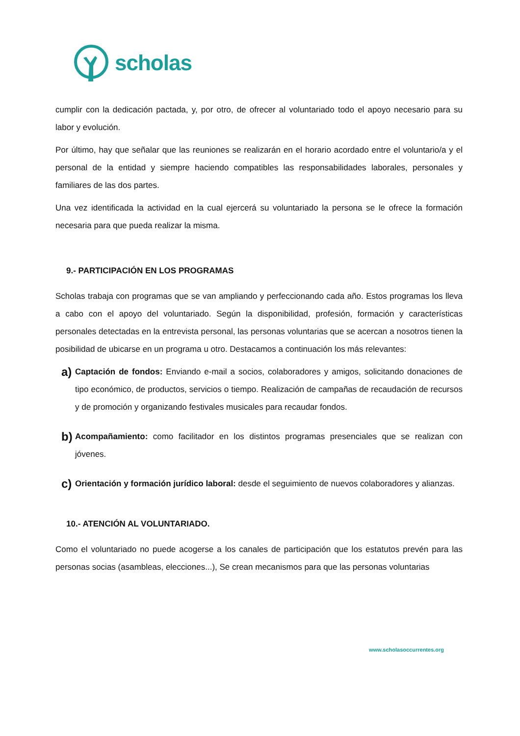scholas
cumplir con la dedicación pactada, y, por otro, de ofrecer al voluntariado todo el apoyo necesario para su labor y evolución.
Por último, hay que señalar que las reuniones se realizarán en el horario acordado entre el voluntario/a y el personal de la entidad y siempre haciendo compatibles las responsabilidades laborales, personales y familiares de las dos partes.
Una vez identificada la actividad en la cual ejercerá su voluntariado la persona se le ofrece la formación necesaria para que pueda realizar la misma.
9.- PARTICIPACIÓN EN LOS PROGRAMAS
Scholas trabaja con programas que se van ampliando y perfeccionando cada año. Estos programas los lleva a cabo con el apoyo del voluntariado. Según la disponibilidad, profesión, formación y características personales detectadas en la entrevista personal, las personas voluntarias que se acercan a nosotros tienen la posibilidad de ubicarse en un programa u otro. Destacamos a continuación los más relevantes:
a)
Captación de fondos: Enviando e-mail a socios, colaboradores y amigos, solicitando donaciones de tipo económico, de productos, servicios o tiempo. Realización de campañas de recaudación de recursos y de promoción y organizando festivales musicales para recaudar fondos.
b)
Acompañamiento: como facilitador en los distintos programas presenciales que se realizan con jóvenes.
c)
Orientación y formación jurídico laboral: desde el seguimiento de nuevos colaboradores y alianzas.
10.- ATENCIÓN AL VOLUNTARIADO.
Como el voluntariado no puede acogerse a los canales de participación que los estatutos prevén para las personas socias (asambleas, elecciones...), Se crean mecanismos para que las personas voluntarias
www.scholasoccurrentes.org